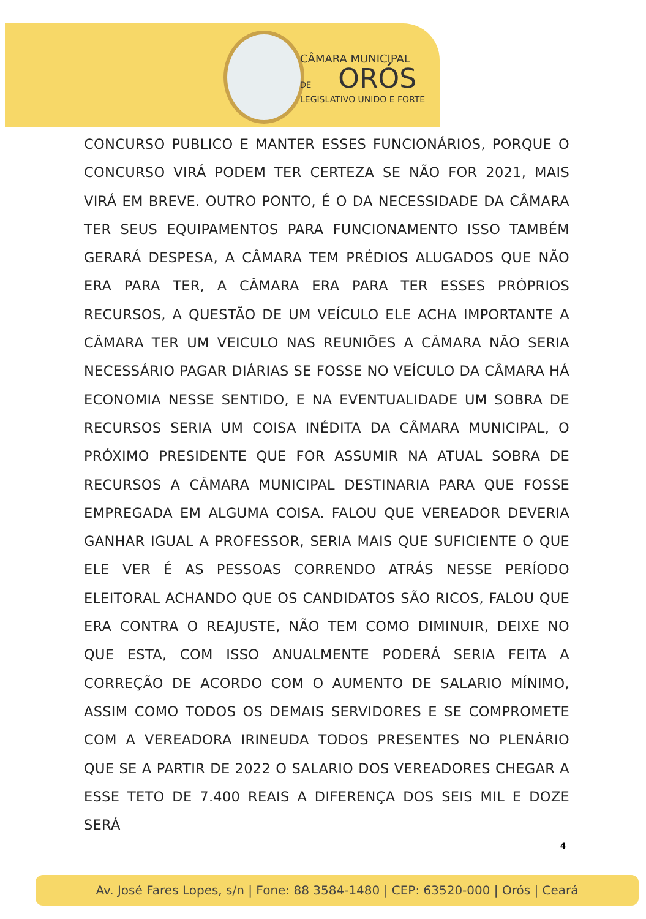CÂMARA MUNICIPAL
DE ORÓS
LEGISLATIVO UNIDO E FORTE
CONCURSO PUBLICO E MANTER ESSES FUNCIONÁRIOS, PORQUE O CONCURSO VIRÁ PODEM TER CERTEZA SE NÃO FOR 2021, MAIS VIRÁ EM BREVE. OUTRO PONTO, É O DA NECESSIDADE DA CÂMARA TER SEUS EQUIPAMENTOS PARA FUNCIONAMENTO ISSO TAMBÉM GERARÁ DESPESA, A CÂMARA TEM PRÉDIOS ALUGADOS QUE NÃO ERA PARA TER, A CÂMARA ERA PARA TER ESSES PRÓPRIOS RECURSOS, A QUESTÃO DE UM VEÍCULO ELE ACHA IMPORTANTE A CÂMARA TER UM VEICULO NAS REUNIÕES A CÂMARA NÃO SERIA NECESSÁRIO PAGAR DIÁRIAS SE FOSSE NO VEÍCULO DA CÂMARA HÁ ECONOMIA NESSE SENTIDO, E NA EVENTUALIDADE UM SOBRA DE RECURSOS SERIA UM COISA INÉDITA DA CÂMARA MUNICIPAL, O PRÓXIMO PRESIDENTE QUE FOR ASSUMIR NA ATUAL SOBRA DE RECURSOS A CÂMARA MUNICIPAL DESTINARIA PARA QUE FOSSE EMPREGADA EM ALGUMA COISA. FALOU QUE VEREADOR DEVERIA GANHAR IGUAL A PROFESSOR, SERIA MAIS QUE SUFICIENTE O QUE ELE VER É AS PESSOAS CORRENDO ATRÁS NESSE PERÍODO ELEITORAL ACHANDO QUE OS CANDIDATOS SÃO RICOS, FALOU QUE ERA CONTRA O REAJUSTE, NÃO TEM COMO DIMINUIR, DEIXE NO QUE ESTA, COM ISSO ANUALMENTE PODERÁ SERIA FEITA A CORREÇÃO DE ACORDO COM O AUMENTO DE SALARIO MÍNIMO, ASSIM COMO TODOS OS DEMAIS SERVIDORES E SE COMPROMETE COM A VEREADORA IRINEUDA TODOS PRESENTES NO PLENÁRIO QUE SE A PARTIR DE 2022 O SALARIO DOS VEREADORES CHEGAR A ESSE TETO DE 7.400 REAIS A DIFERENÇA DOS SEIS MIL E DOZE SERÁ
4
Av. José Fares Lopes, s/n | Fone: 88 3584-1480 | CEP: 63520-000 | Orós | Ceará